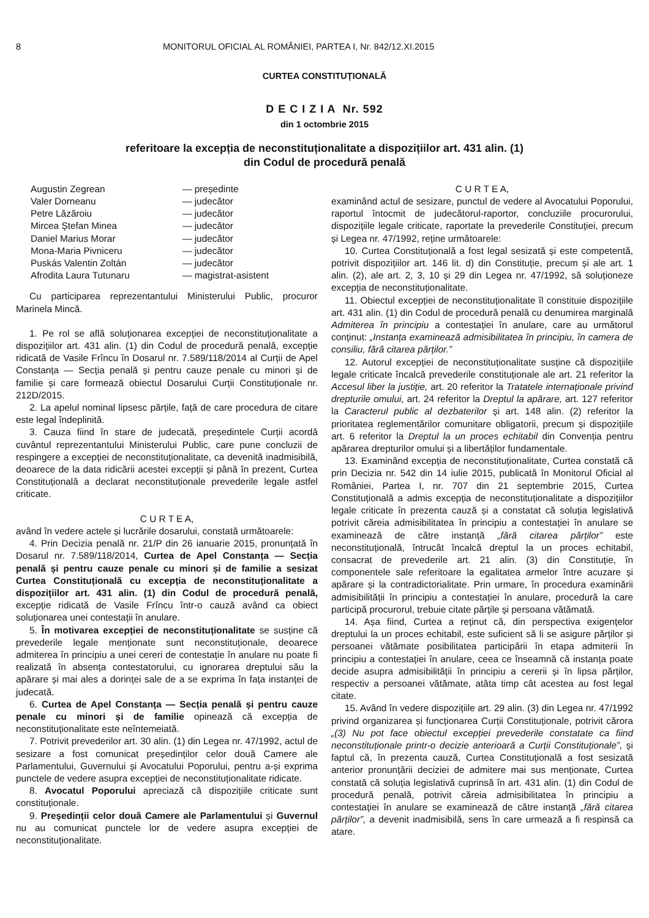8 MONITORUL OFICIAL AL ROMÂNIEI, PARTEA I, Nr. 842/12.XI.2015
CURTEA CONSTITUȚIONALĂ
D E C I Z I A Nr. 592
din 1 octombrie 2015
referitoare la excepția de neconstituționalitate a dispozițiilor art. 431 alin. (1)
din Codul de procedură penală
| Augustin Zegrean | — președinte |
| Valer Dorneanu | — judecător |
| Petre Lăzăroiu | — judecător |
| Mircea Ștefan Minea | — judecător |
| Daniel Marius Morar | — judecător |
| Mona-Maria Pivniceru | — judecător |
| Puskás Valentin Zoltán | — judecător |
| Afrodita Laura Tutunaru | — magistrat-asistent |
Cu participarea reprezentantului Ministerului Public, procuror Marinela Mincă.
1. Pe rol se află soluționarea excepției de neconstituționalitate a dispozițiilor art. 431 alin. (1) din Codul de procedură penală, excepție ridicată de Vasile Frîncu în Dosarul nr. 7.589/118/2014 al Curții de Apel Constanța — Secția penală și pentru cauze penale cu minori și de familie și care formează obiectul Dosarului Curții Constituționale nr. 212D/2015.
2. La apelul nominal lipsesc părțile, față de care procedura de citare este legal îndeplinită.
3. Cauza fiind în stare de judecată, președintele Curții acordă cuvântul reprezentantului Ministerului Public, care pune concluzii de respingere a excepției de neconstituționalitate, ca devenită inadmisibilă, deoarece de la data ridicării acestei excepții și până în prezent, Curtea Constituțională a declarat neconstituționale prevederile legale astfel criticate.
C U R T E A,
având în vedere actele și lucrările dosarului, constată următoarele:
4. Prin Decizia penală nr. 21/P din 26 ianuarie 2015, pronunțată în Dosarul nr. 7.589/118/2014, Curtea de Apel Constanța — Secția penală și pentru cauze penale cu minori și de familie a sesizat Curtea Constituțională cu excepția de neconstituționalitate a dispozițiilor art. 431 alin. (1) din Codul de procedură penală, excepție ridicată de Vasile Frîncu într-o cauză având ca obiect soluționarea unei contestații în anulare.
5. În motivarea excepției de neconstituționalitate se susține că prevederile legale menționate sunt neconstituționale, deoarece admiterea în principiu a unei cereri de contestație în anulare nu poate fi realizată în absența contestatorului, cu ignorarea dreptului său la apărare și mai ales a dorinței sale de a se exprima în fața instanței de judecată.
6. Curtea de Apel Constanța — Secția penală și pentru cauze penale cu minori și de familie opinează că excepția de neconstituționalitate este neîntemeiată.
7. Potrivit prevederilor art. 30 alin. (1) din Legea nr. 47/1992, actul de sesizare a fost comunicat președinților celor două Camere ale Parlamentului, Guvernului și Avocatului Poporului, pentru a-și exprima punctele de vedere asupra excepției de neconstituționalitate ridicate.
8. Avocatul Poporului apreciază că dispozițiile criticate sunt constituționale.
9. Președinții celor două Camere ale Parlamentului și Guvernul nu au comunicat punctele lor de vedere asupra excepției de neconstituționalitate.
C U R T E A,
examinând actul de sesizare, punctul de vedere al Avocatului Poporului, raportul întocmit de judecătorul-raportor, concluziile procurorului, dispozițiile legale criticate, raportate la prevederile Constituției, precum și Legea nr. 47/1992, reține următoarele:
10. Curtea Constituțională a fost legal sesizată și este competentă, potrivit dispozițiilor art. 146 lit. d) din Constituție, precum și ale art. 1 alin. (2), ale art. 2, 3, 10 și 29 din Legea nr. 47/1992, să soluționeze excepția de neconstituționalitate.
11. Obiectul excepției de neconstituționalitate îl constituie dispozițiile art. 431 alin. (1) din Codul de procedură penală cu denumirea marginală Admiterea în principiu a contestației în anulare, care au următorul conținut: „Instanța examinează admisibilitatea în principiu, în camera de consiliu, fără citarea părților.”
12. Autorul excepției de neconstituționalitate susține că dispozițiile legale criticate încalcă prevederile constituționale ale art. 21 referitor la Accesul liber la justiție, art. 20 referitor la Tratatele internaționale privind drepturile omului, art. 24 referitor la Dreptul la apărare, art. 127 referitor la Caracterul public al dezbaterilor și art. 148 alin. (2) referitor la prioritatea reglementărilor comunitare obligatorii, precum și dispozițiile art. 6 referitor la Dreptul la un proces echitabil din Convenția pentru apărarea drepturilor omului și a libertăților fundamentale.
13. Examinând excepția de neconstituționalitate, Curtea constată că prin Decizia nr. 542 din 14 iulie 2015, publicată în Monitorul Oficial al României, Partea I, nr. 707 din 21 septembrie 2015, Curtea Constituțională a admis excepția de neconstituționalitate a dispozițiilor legale criticate în prezenta cauză și a constatat că soluția legislativă potrivit căreia admisibilitatea în principiu a contestației în anulare se examinează de către instanță „fără citarea părților” este neconstituțională, întrucât încalcă dreptul la un proces echitabil, consacrat de prevederile art. 21 alin. (3) din Constituție, în componentele sale referitoare la egalitatea armelor între acuzare și apărare și la contradictorialitate. Prin urmare, în procedura examinării admisibilității în principiu a contestației în anulare, procedură la care participă procurorul, trebuie citate părțile și persoana vătămată.
14. Așa fiind, Curtea a reținut că, din perspectiva exigențelor dreptului la un proces echitabil, este suficient să li se asigure părților și persoanei vătămate posibilitatea participării în etapa admiterii în principiu a contestației în anulare, ceea ce înseamnă că instanța poate decide asupra admisibilității în principiu a cererii și în lipsa părților, respectiv a persoanei vătămate, atâta timp cât acestea au fost legal citate.
15. Având în vedere dispozițiile art. 29 alin. (3) din Legea nr. 47/1992 privind organizarea și funcționarea Curții Constituționale, potrivit cărora „(3) Nu pot face obiectul excepției prevederile constatate ca fiind neconstituționale printr-o decizie anterioară a Curții Constituționale”, și faptul că, în prezenta cauză, Curtea Constituțională a fost sesizată anterior pronunțării deciziei de admitere mai sus menționate, Curtea constată că soluția legislativă cuprinsă în art. 431 alin. (1) din Codul de procedură penală, potrivit căreia admisibilitatea în principiu a contestației în anulare se examinează de către instanță „fără citarea părților”, a devenit inadmisibilă, sens în care urmează a fi respinsă ca atare.